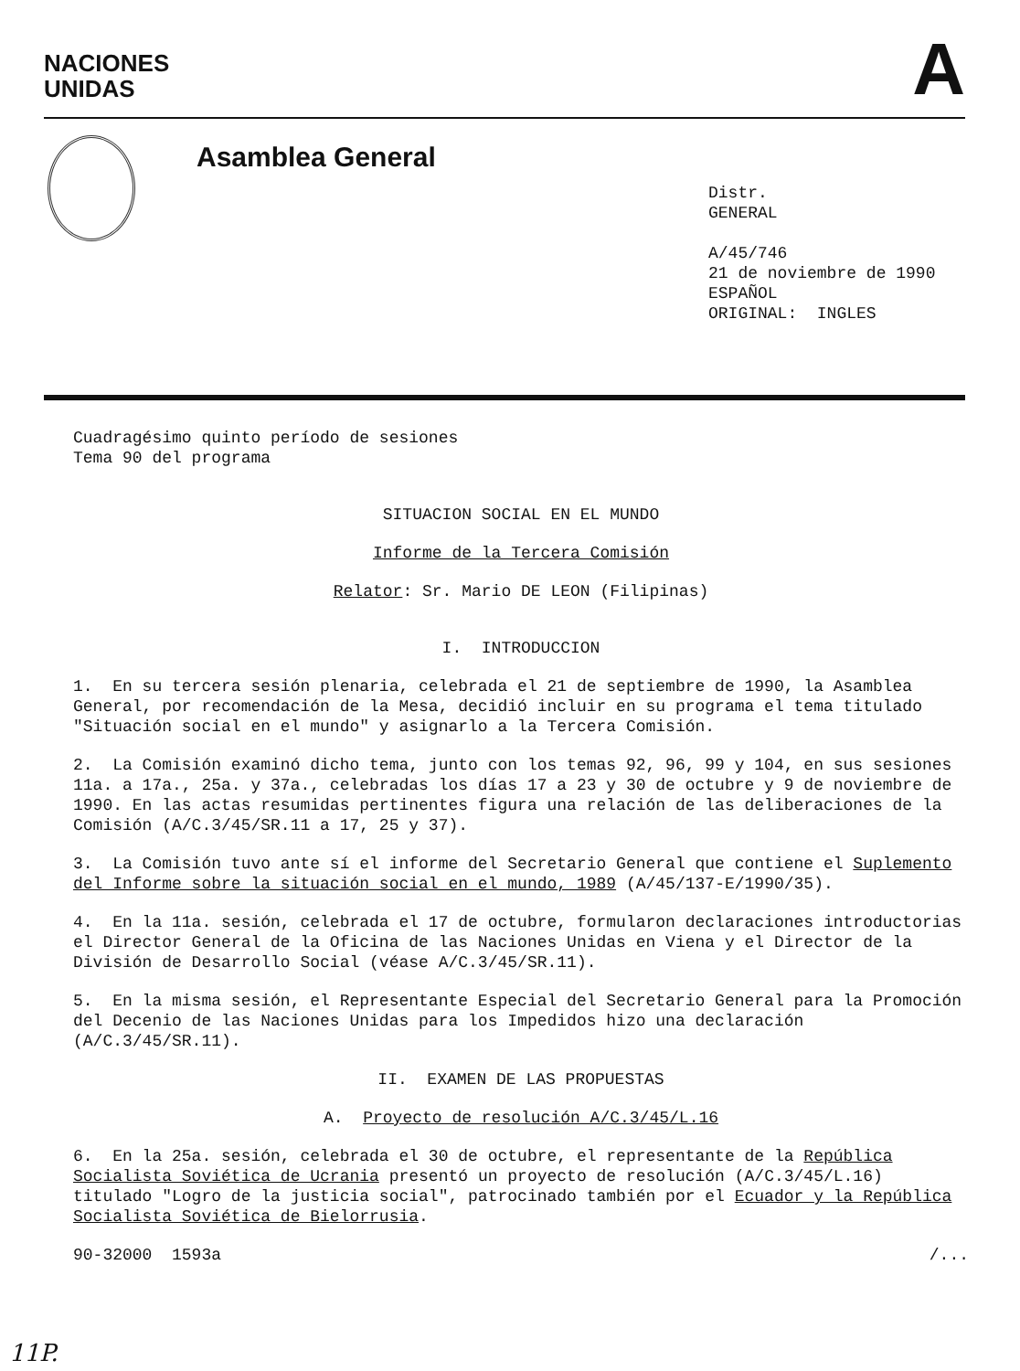NACIONES
UNIDAS
A
Asamblea General
Distr.
GENERAL
A/45/746
21 de noviembre de 1990
ESPAÑOL
ORIGINAL: INGLES
Cuadragésimo quinto período de sesiones
Tema 90 del programa
SITUACION SOCIAL EN EL MUNDO
Informe de la Tercera Comisión
Relator: Sr. Mario DE LEON (Filipinas)
I. INTRODUCCION
1. En su tercera sesión plenaria, celebrada el 21 de septiembre de 1990, la Asamblea General, por recomendación de la Mesa, decidió incluir en su programa el tema titulado "Situación social en el mundo" y asignarlo a la Tercera Comisión.
2. La Comisión examinó dicho tema, junto con los temas 92, 96, 99 y 104, en sus sesiones 11a. a 17a., 25a. y 37a., celebradas los días 17 a 23 y 30 de octubre y 9 de noviembre de 1990. En las actas resumidas pertinentes figura una relación de las deliberaciones de la Comisión (A/C.3/45/SR.11 a 17, 25 y 37).
3. La Comisión tuvo ante sí el informe del Secretario General que contiene el Suplemento del Informe sobre la situación social en el mundo, 1989 (A/45/137-E/1990/35).
4. En la 11a. sesión, celebrada el 17 de octubre, formularon declaraciones introductorias el Director General de la Oficina de las Naciones Unidas en Viena y el Director de la División de Desarrollo Social (véase A/C.3/45/SR.11).
5. En la misma sesión, el Representante Especial del Secretario General para la Promoción del Decenio de las Naciones Unidas para los Impedidos hizo una declaración (A/C.3/45/SR.11).
II. EXAMEN DE LAS PROPUESTAS
A. Proyecto de resolución A/C.3/45/L.16
6. En la 25a. sesión, celebrada el 30 de octubre, el representante de la República Socialista Soviética de Ucrania presentó un proyecto de resolución (A/C.3/45/L.16) titulado "Logro de la justicia social", patrocinado también por el Ecuador y la República Socialista Soviética de Bielorrusia.
90-32000 1593a /...
11P.